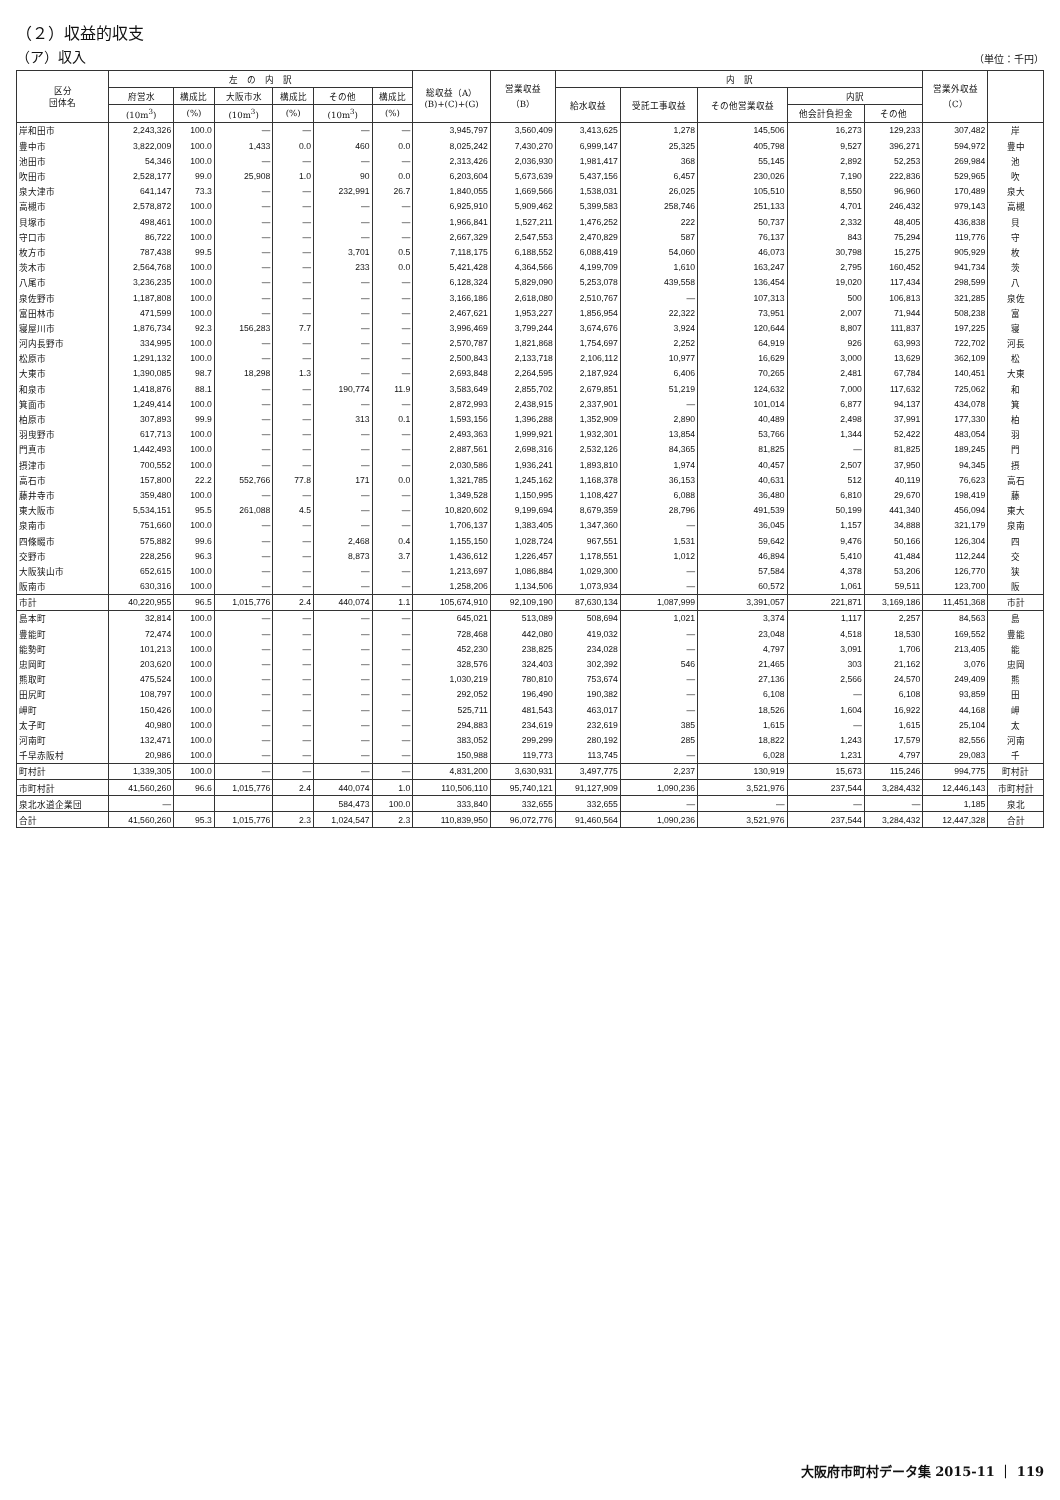（２）収益的収支
（ア）収入
（単位：千円）
| 区分 団体名 | 左 の 内 訳 | | | | | | 総収益（A） (B)+(C)+(G) | 営業収益 （B） | 内 訳 | | | | | 営業外収益 （C） | |
| --- | --- | --- | --- | --- | --- | --- | --- | --- | --- | --- | --- | --- | --- | --- | --- |
| | 府営水 | 構成比 | 大阪市水 | 構成比 | その他 | 構成比 | | | 給水収益 | 受託工事収益 | その他営業収益 | 内訳 | | | |
| | (10m<sup>3</sup>) | (%) | (10m<sup>3</sup>) | (%) | (10m<sup>3</sup>) | (%) | | | | | | 他会計負担金 | その他 | | |
| 岸和田市 | 2,243,326 | 100.0 | ― | ― | ― | ― | 3,945,797 | 3,560,409 | 3,413,625 | 1,278 | 145,506 | 16,273 | 129,233 | 307,482 | 岸 |
| 豊中市 | 3,822,009 | 100.0 | 1,433 | 0.0 | 460 | 0.0 | 8,025,242 | 7,430,270 | 6,999,147 | 25,325 | 405,798 | 9,527 | 396,271 | 594,972 | 豊中 |
| 池田市 | 54,346 | 100.0 | ― | ― | ― | ― | 2,313,426 | 2,036,930 | 1,981,417 | 368 | 55,145 | 2,892 | 52,253 | 269,984 | 池 |
| 吹田市 | 2,528,177 | 99.0 | 25,908 | 1.0 | 90 | 0.0 | 6,203,604 | 5,673,639 | 5,437,156 | 6,457 | 230,026 | 7,190 | 222,836 | 529,965 | 吹 |
| 泉大津市 | 641,147 | 73.3 | ― | ― | 232,991 | 26.7 | 1,840,055 | 1,669,566 | 1,538,031 | 26,025 | 105,510 | 8,550 | 96,960 | 170,489 | 泉大 |
| 高槻市 | 2,578,872 | 100.0 | ― | ― | ― | ― | 6,925,910 | 5,909,462 | 5,399,583 | 258,746 | 251,133 | 4,701 | 246,432 | 979,143 | 高槻 |
| 貝塚市 | 498,461 | 100.0 | ― | ― | ― | ― | 1,966,841 | 1,527,211 | 1,476,252 | 222 | 50,737 | 2,332 | 48,405 | 436,838 | 貝 |
| 守口市 | 86,722 | 100.0 | ― | ― | ― | ― | 2,667,329 | 2,547,553 | 2,470,829 | 587 | 76,137 | 843 | 75,294 | 119,776 | 守 |
| 枚方市 | 787,438 | 99.5 | ― | ― | 3,701 | 0.5 | 7,118,175 | 6,188,552 | 6,088,419 | 54,060 | 46,073 | 30,798 | 15,275 | 905,929 | 枚 |
| 茨木市 | 2,564,768 | 100.0 | ― | ― | 233 | 0.0 | 5,421,428 | 4,364,566 | 4,199,709 | 1,610 | 163,247 | 2,795 | 160,452 | 941,734 | 茨 |
| 八尾市 | 3,236,235 | 100.0 | ― | ― | ― | ― | 6,128,324 | 5,829,090 | 5,253,078 | 439,558 | 136,454 | 19,020 | 117,434 | 298,599 | 八 |
| 泉佐野市 | 1,187,808 | 100.0 | ― | ― | ― | ― | 3,166,186 | 2,618,080 | 2,510,767 | ― | 107,313 | 500 | 106,813 | 321,285 | 泉佐 |
| 富田林市 | 471,599 | 100.0 | ― | ― | ― | ― | 2,467,621 | 1,953,227 | 1,856,954 | 22,322 | 73,951 | 2,007 | 71,944 | 508,238 | 富 |
| 寝屋川市 | 1,876,734 | 92.3 | 156,283 | 7.7 | ― | ― | 3,996,469 | 3,799,244 | 3,674,676 | 3,924 | 120,644 | 8,807 | 111,837 | 197,225 | 寝 |
| 河内長野市 | 334,995 | 100.0 | ― | ― | ― | ― | 2,570,787 | 1,821,868 | 1,754,697 | 2,252 | 64,919 | 926 | 63,993 | 722,702 | 河長 |
| 松原市 | 1,291,132 | 100.0 | ― | ― | ― | ― | 2,500,843 | 2,133,718 | 2,106,112 | 10,977 | 16,629 | 3,000 | 13,629 | 362,109 | 松 |
| 大東市 | 1,390,085 | 98.7 | 18,298 | 1.3 | ― | ― | 2,693,848 | 2,264,595 | 2,187,924 | 6,406 | 70,265 | 2,481 | 67,784 | 140,451 | 大東 |
| 和泉市 | 1,418,876 | 88.1 | ― | ― | 190,774 | 11.9 | 3,583,649 | 2,855,702 | 2,679,851 | 51,219 | 124,632 | 7,000 | 117,632 | 725,062 | 和 |
| 箕面市 | 1,249,414 | 100.0 | ― | ― | ― | ― | 2,872,993 | 2,438,915 | 2,337,901 | ― | 101,014 | 6,877 | 94,137 | 434,078 | 箕 |
| 柏原市 | 307,893 | 99.9 | ― | ― | 313 | 0.1 | 1,593,156 | 1,396,288 | 1,352,909 | 2,890 | 40,489 | 2,498 | 37,991 | 177,330 | 柏 |
| 羽曳野市 | 617,713 | 100.0 | ― | ― | ― | ― | 2,493,363 | 1,999,921 | 1,932,301 | 13,854 | 53,766 | 1,344 | 52,422 | 483,054 | 羽 |
| 門真市 | 1,442,493 | 100.0 | ― | ― | ― | ― | 2,887,561 | 2,698,316 | 2,532,126 | 84,365 | 81,825 | ― | 81,825 | 189,245 | 門 |
| 摂津市 | 700,552 | 100.0 | ― | ― | ― | ― | 2,030,586 | 1,936,241 | 1,893,810 | 1,974 | 40,457 | 2,507 | 37,950 | 94,345 | 摂 |
| 高石市 | 157,800 | 22.2 | 552,766 | 77.8 | 171 | 0.0 | 1,321,785 | 1,245,162 | 1,168,378 | 36,153 | 40,631 | 512 | 40,119 | 76,623 | 高石 |
| 藤井寺市 | 359,480 | 100.0 | ― | ― | ― | ― | 1,349,528 | 1,150,995 | 1,108,427 | 6,088 | 36,480 | 6,810 | 29,670 | 198,419 | 藤 |
| 東大阪市 | 5,534,151 | 95.5 | 261,088 | 4.5 | ― | ― | 10,820,602 | 9,199,694 | 8,679,359 | 28,796 | 491,539 | 50,199 | 441,340 | 456,094 | 東大 |
| 泉南市 | 751,660 | 100.0 | ― | ― | ― | ― | 1,706,137 | 1,383,405 | 1,347,360 | ― | 36,045 | 1,157 | 34,888 | 321,179 | 泉南 |
| 四條畷市 | 575,882 | 99.6 | ― | ― | 2,468 | 0.4 | 1,155,150 | 1,028,724 | 967,551 | 1,531 | 59,642 | 9,476 | 50,166 | 126,304 | 四 |
| 交野市 | 228,256 | 96.3 | ― | ― | 8,873 | 3.7 | 1,436,612 | 1,226,457 | 1,178,551 | 1,012 | 46,894 | 5,410 | 41,484 | 112,244 | 交 |
| 大阪狭山市 | 652,615 | 100.0 | ― | ― | ― | ― | 1,213,697 | 1,086,884 | 1,029,300 | ― | 57,584 | 4,378 | 53,206 | 126,770 | 狭 |
| 阪南市 | 630,316 | 100.0 | ― | ― | ― | ― | 1,258,206 | 1,134,506 | 1,073,934 | ― | 60,572 | 1,061 | 59,511 | 123,700 | 阪 |
| 市計 | 40,220,955 | 96.5 | 1,015,776 | 2.4 | 440,074 | 1.1 | 105,674,910 | 92,109,190 | 87,630,134 | 1,087,999 | 3,391,057 | 221,871 | 3,169,186 | 11,451,368 | 市計 |
| 島本町 | 32,814 | 100.0 | ― | ― | ― | ― | 645,021 | 513,089 | 508,694 | 1,021 | 3,374 | 1,117 | 2,257 | 84,563 | 島 |
| 豊能町 | 72,474 | 100.0 | ― | ― | ― | ― | 728,468 | 442,080 | 419,032 | ― | 23,048 | 4,518 | 18,530 | 169,552 | 豊能 |
| 能勢町 | 101,213 | 100.0 | ― | ― | ― | ― | 452,230 | 238,825 | 234,028 | ― | 4,797 | 3,091 | 1,706 | 213,405 | 能 |
| 忠岡町 | 203,620 | 100.0 | ― | ― | ― | ― | 328,576 | 324,403 | 302,392 | 546 | 21,465 | 303 | 21,162 | 3,076 | 忠岡 |
| 熊取町 | 475,524 | 100.0 | ― | ― | ― | ― | 1,030,219 | 780,810 | 753,674 | ― | 27,136 | 2,566 | 24,570 | 249,409 | 熊 |
| 田尻町 | 108,797 | 100.0 | ― | ― | ― | ― | 292,052 | 196,490 | 190,382 | ― | 6,108 | ― | 6,108 | 93,859 | 田 |
| 岬町 | 150,426 | 100.0 | ― | ― | ― | ― | 525,711 | 481,543 | 463,017 | ― | 18,526 | 1,604 | 16,922 | 44,168 | 岬 |
| 太子町 | 40,980 | 100.0 | ― | ― | ― | ― | 294,883 | 234,619 | 232,619 | 385 | 1,615 | ― | 1,615 | 25,104 | 太 |
| 河南町 | 132,471 | 100.0 | ― | ― | ― | ― | 383,052 | 299,299 | 280,192 | 285 | 18,822 | 1,243 | 17,579 | 82,556 | 河南 |
| 千早赤阪村 | 20,986 | 100.0 | ― | ― | ― | ― | 150,988 | 119,773 | 113,745 | ― | 6,028 | 1,231 | 4,797 | 29,083 | 千 |
| 町村計 | 1,339,305 | 100.0 | ― | ― | ― | ― | 4,831,200 | 3,630,931 | 3,497,775 | 2,237 | 130,919 | 15,673 | 115,246 | 994,775 | 町村計 |
| 市町村計 | 41,560,260 | 96.6 | 1,015,776 | 2.4 | 440,074 | 1.0 | 110,506,110 | 95,740,121 | 91,127,909 | 1,090,236 | 3,521,976 | 237,544 | 3,284,432 | 12,446,143 | 市町村計 |
| 泉北水道企業団 | ― | | | | 584,473 | 100.0 | 333,840 | 332,655 | 332,655 | ― | ― | ― | ― | 1,185 | 泉北 |
| 合計 | 41,560,260 | 95.3 | 1,015,776 | 2.3 | 1,024,547 | 2.3 | 110,839,950 | 96,072,776 | 91,460,564 | 1,090,236 | 3,521,976 | 237,544 | 3,284,432 | 12,447,328 | 合計 |
大阪府市町村データ集 2015-11 ｜ 119